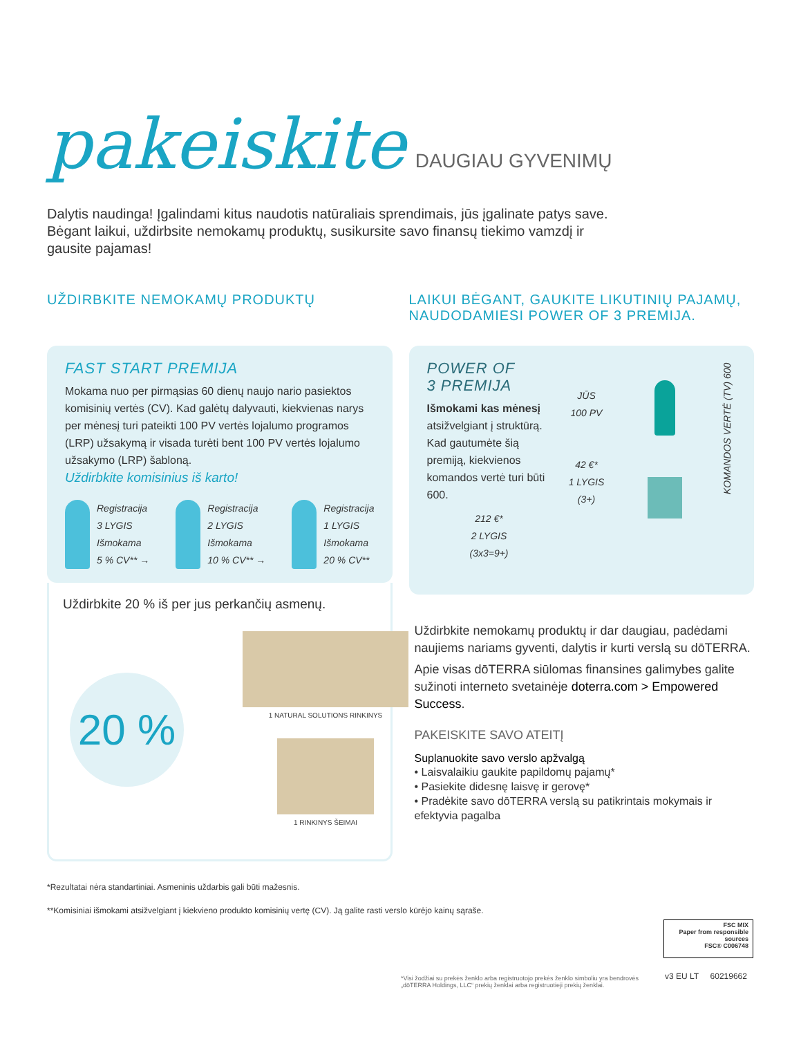pakeiskite
DAUGIAU GYVENIMŲ
Dalytis naudinga! Įgalindami kitus naudotis natūraliais sprendimais, jūs įgalinate patys save. Bėgant laikui, uždirbsite nemokamų produktų, susikursite savo finansų tiekimo vamzdį ir gausite pajamas!
UŽDIRBKITE NEMOKAMŲ PRODUKTŲ
FAST START PREMIJA
Mokama nuo per pirmąsias 60 dienų naujo nario pasiektos komisinių vertės (CV). Kad galėtų dalyvauti, kiekvienas narys per mėnesį turi pateikti 100 PV vertės lojalumo programos (LRP) užsakymą ir visada turėti bent 100 PV vertės lojalumo užsakymo (LRP) šabloną.
Uždirbkite komisinius iš karto!
Registracija
3 LYGIS
Išmokama
5 % CV** →
Registracija
2 LYGIS
Išmokama
10 % CV** →
Registracija
1 LYGIS
Išmokama
20 % CV**
Uždirbkite 20 % iš per jus perkančių asmenų.
20 %
1 NATURAL SOLUTIONS RINKINYS
1 RINKINYS ŠEIMAI
LAIKUI BĖGANT, GAUKITE LIKUTINIŲ PAJAMŲ, NAUDODAMIESI POWER OF 3 PREMIJA.
POWER OF
3 PREMIJA
Išmokami kas mėnesį atsižvelgiant į struktūrą. Kad gautumėte šią premiją, kiekvienos komandos vertė turi būti 600.
212 €*
2 LYGIS
(3x3=9+)
JŪS
100 PV
42 €*
1 LYGIS
(3+)
KOMANDOS VERTĖ (TV) 600
Uždirbkite nemokamų produktų ir dar daugiau, padėdami naujiems nariams gyventi, dalytis ir kurti verslą su dōTERRA.
Apie visas dōTERRA siūlomas finansines galimybes galite sužinoti interneto svetainėje doterra.com > Empowered Success.
PAKEISKITE SAVO ATEITĮ
Suplanuokite savo verslo apžvalgą
• Laisvalaikiu gaukite papildomų pajamų*
• Pasiekite didesnę laisvę ir gerovę*
• Pradėkite savo dōTERRA verslą su patikrintais mokymais ir efektyvia pagalba
*Rezultatai nėra standartiniai. Asmeninis uždarbis gali būti mažesnis.
**Komisiniai išmokami atsižvelgiant į kiekvieno produkto komisinių vertę (CV). Ją galite rasti verslo kūrėjo kainų sąraše.
FSC MIX
Paper from responsible sources
FSC® C006748
v3 EU LT 60219662
*Visi žodžiai su prekės ženklo arba registruotojo prekės ženklo simboliu yra bendrovės „dōTERRA Holdings, LLC“ prekių ženklai arba registruotieji prekių ženklai.